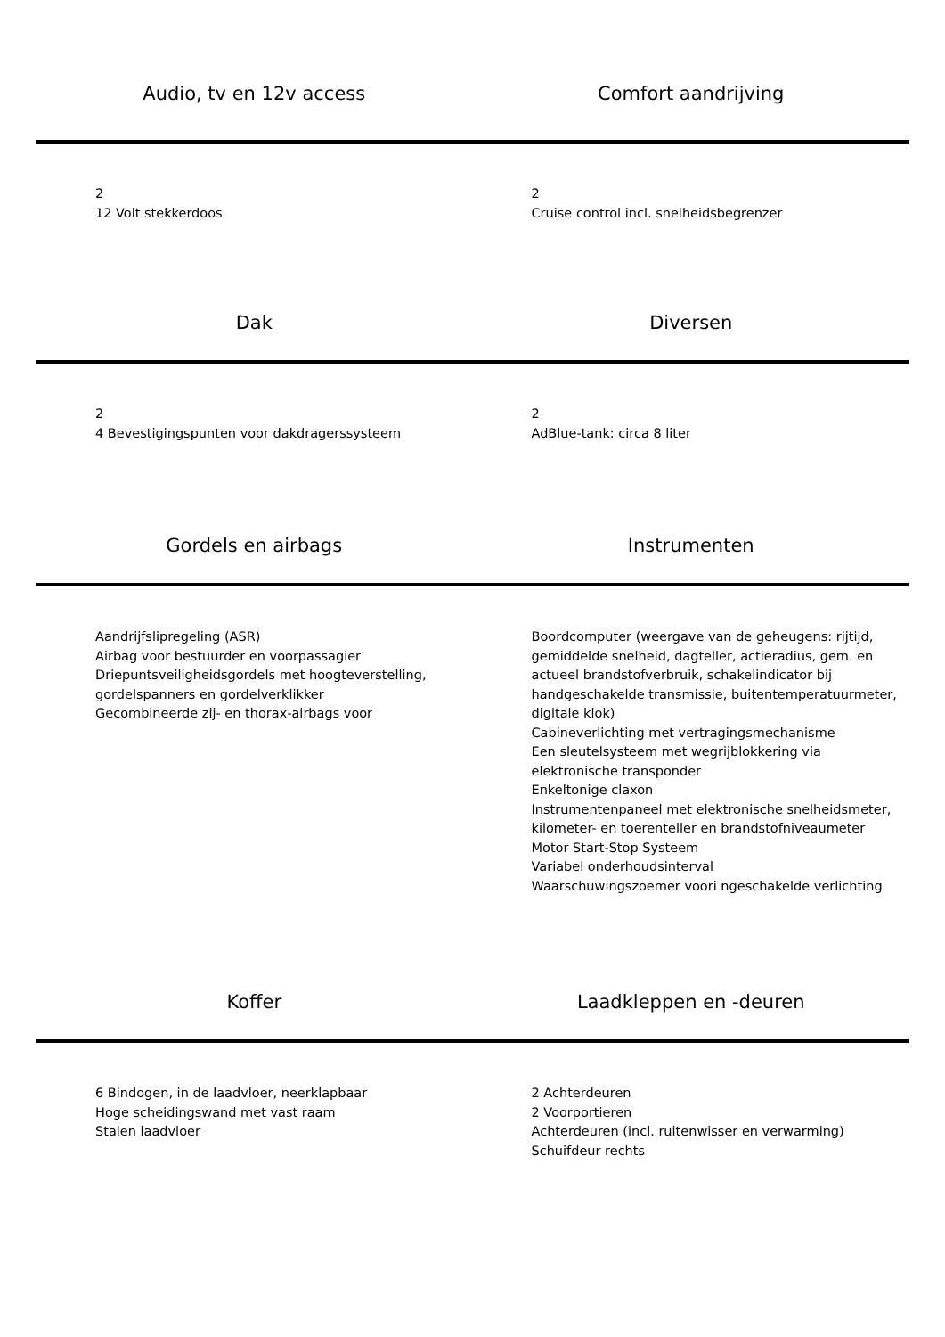Audio, tv en 12v access
Comfort aandrijving
2
12 Volt stekkerdoos
2
Cruise control incl. snelheidsbegrenzer
Dak
Diversen
2
4 Bevestigingspunten voor dakdragerssysteem
2
AdBlue-tank: circa 8 liter
Gordels en airbags
Instrumenten
Aandrijfslipregeling (ASR)
Airbag voor bestuurder en voorpassagier
Driepuntsveiligheidsgordels met hoogteverstelling, gordelspanners en gordelverklikker
Gecombineerde zij- en thorax-airbags voor
Boordcomputer (weergave van de geheugens: rijtijd, gemiddelde snelheid, dagteller, actieradius, gem. en actueel brandstofverbruik, schakelindicator bij handgeschakelde transmissie, buitentemperatuurmeter, digitale klok)
Cabineverlichting met vertragingsmechanisme
Een sleutelsysteem met wegrijblokkering via elektronische transponder
Enkeltonige claxon
Instrumentenpaneel met elektronische snelheidsmeter, kilometer- en toerenteller en brandstofniveaumeter
Motor Start-Stop Systeem
Variabel onderhoudsinterval
Waarschuwingszoemer voori ngeschakelde verlichting
Koffer
Laadkleppen en -deuren
6 Bindogen, in de laadvloer, neerklapbaar
Hoge scheidingswand met vast raam
Stalen laadvloer
2 Achterdeuren
2 Voorportieren
Achterdeuren (incl. ruitenwisser en verwarming)
Schuifdeur rechts